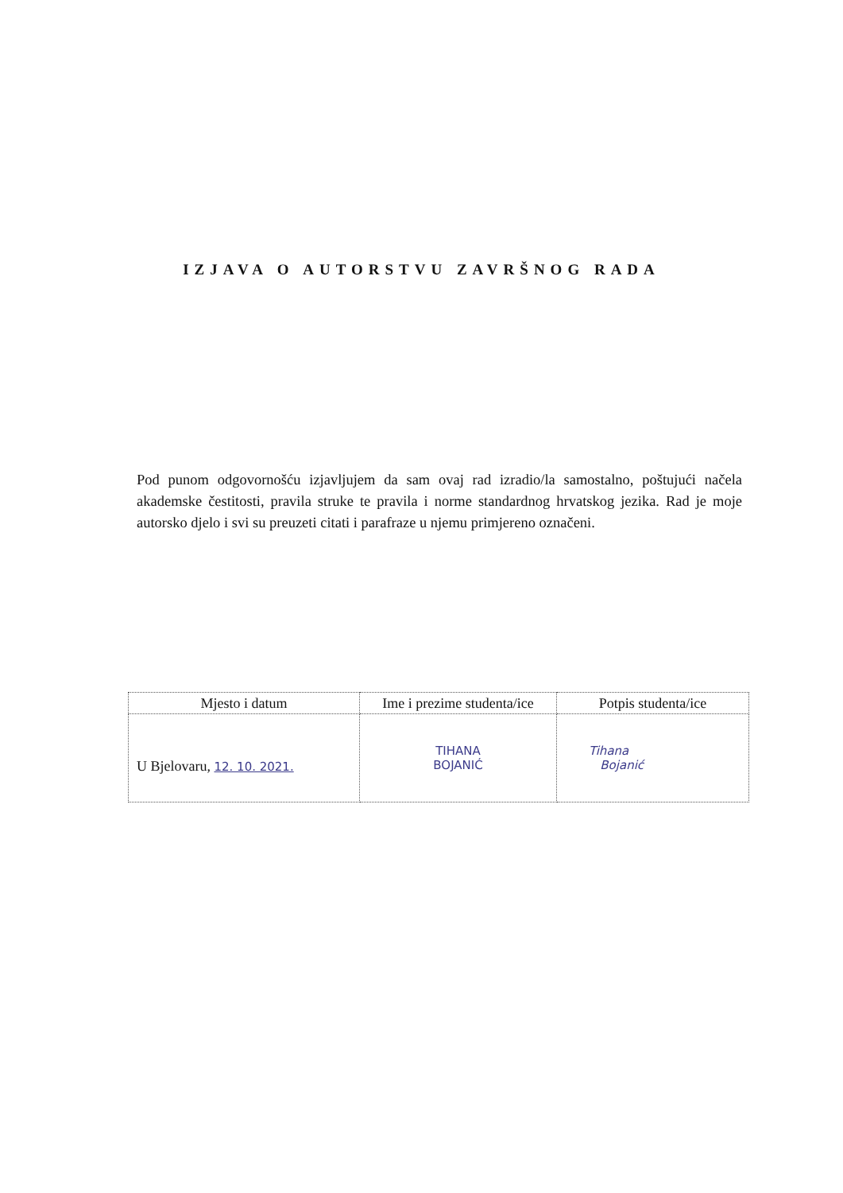IZJAVA O AUTORSTVU ZAVRŠNOG RADA
Pod punom odgovornošću izjavljujem da sam ovaj rad izradio/la samostalno, poštujući načela akademske čestitosti, pravila struke te pravila i norme standardnog hrvatskog jezika. Rad je moje autorsko djelo i svi su preuzeti citati i parafraze u njemu primjereno označeni.
| Mjesto i datum | Ime i prezime studenta/ice | Potpis studenta/ice |
| --- | --- | --- |
| U Bjelovaru, 12. 10. 2021. | TIHANA BOJANIĆ | Tihana Bojanić |